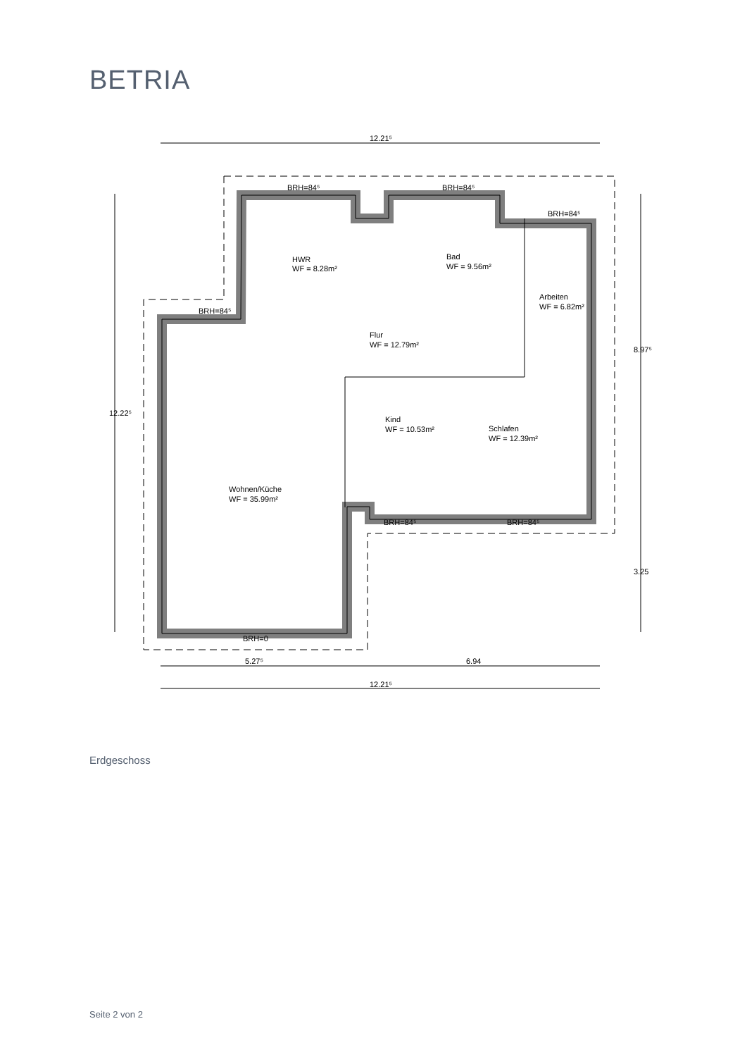BETRIA
12.21⁵
BRH=84⁵
BRH=84⁵
BRH=84⁵
BRH=84⁵
HWR
WF = 8.28m²
Bad
WF = 9.56m²
Arbeiten
WF = 6.82m²
Flur
WF = 12.79m²
Kind
WF = 10.53m²
Schlafen
WF = 12.39m²
Wohnen/Küche
WF = 35.99m²
BRH=84⁵
BRH=84⁵
BRH=0
12.22⁵
8.97⁵
3.25
5.27⁵
6.94
12.21⁵
Erdgeschoss
Seite 2 von 2